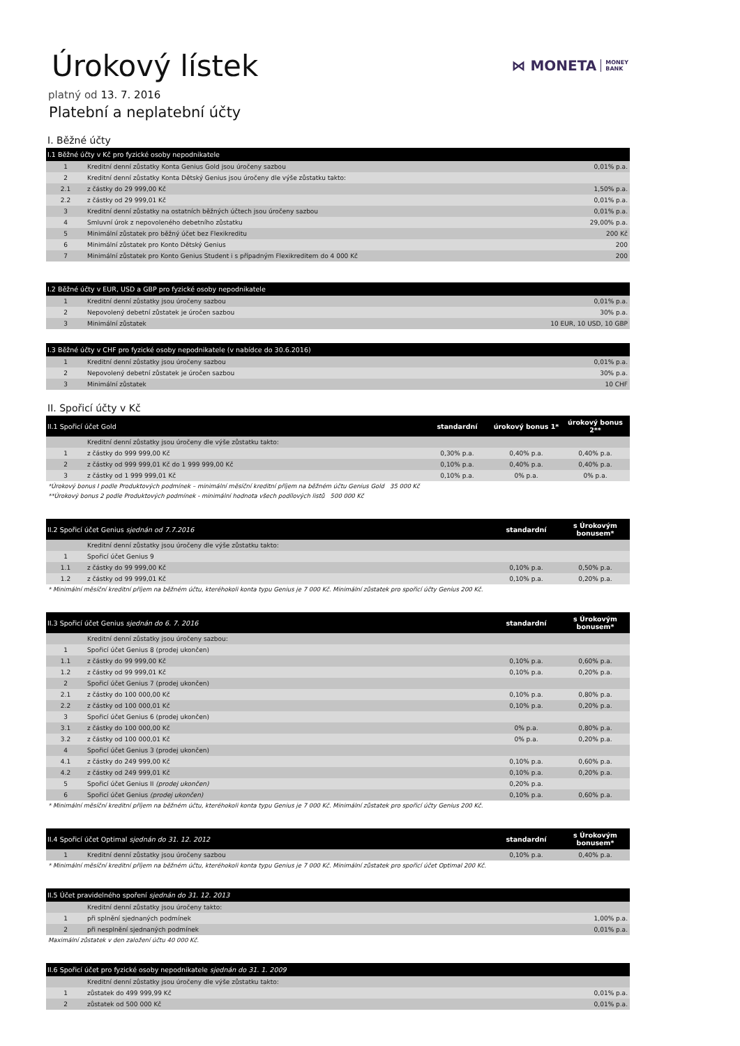⋈ MONETA MONEY
BANK
Úrokový lístek
platný od 13. 7. 2016
Platební a neplatební účty
I. Běžné účty
| I.1 Běžné účty v Kč pro fyzické osoby nepodnikatele | | |
| --- | --- | --- |
| 1 | Kreditní denní zůstatky Konta Genius Gold jsou úročeny sazbou | 0,01% p.a. |
| 2 | Kreditní denní zůstatky Konta Dětský Genius jsou úročeny dle výše zůstatku takto: | |
| 2.1 | z částky do 29 999,00 Kč | 1,50% p.a. |
| 2.2 | z částky od 29 999,01 Kč | 0,01% p.a. |
| 3 | Kreditní denní zůstatky na ostatních běžných účtech jsou úročeny sazbou | 0,01% p.a. |
| 4 | Smluvní úrok z nepovoleného debetního zůstatku | 29,00% p.a. |
| 5 | Minimální zůstatek pro běžný účet bez Flexikreditu | 200 Kč |
| 6 | Minimální zůstatek pro Konto Dětský Genius | 200 |
| 7 | Minimální zůstatek pro Konto Genius Student i s případným Flexikreditem do 4 000 Kč | 200 |
| I.2 Běžné účty v EUR, USD a GBP pro fyzické osoby nepodnikatele | | |
| --- | --- | --- |
| 1 | Kreditní denní zůstatky jsou úročeny sazbou | 0,01% p.a. |
| 2 | Nepovolený debetní zůstatek je úročen sazbou | 30% p.a. |
| 3 | Minimální zůstatek | 10 EUR, 10 USD, 10 GBP |
| I.3 Běžné účty v CHF pro fyzické osoby nepodnikatele (v nabídce do 30.6.2016) | | |
| --- | --- | --- |
| 1 | Kreditní denní zůstatky jsou úročeny sazbou | 0,01% p.a. |
| 2 | Nepovolený debetní zůstatek je úročen sazbou | 30% p.a. |
| 3 | Minimální zůstatek | 10 CHF |
II. Spořicí účty v Kč
| II.1 Spořicí účet Gold | | standardní | úrokový bonus 1* | úrokový bonus 2** |
| --- | --- | --- | --- | --- |
| | Kreditní denní zůstatky jsou úročeny dle výše zůstatku takto: | | | |
| 1 | z částky do 999 999,00 Kč | 0,30% p.a. | 0,40% p.a. | 0,40% p.a. |
| 2 | z částky od 999 999,01 Kč do 1 999 999,00 Kč | 0,10% p.a. | 0,40% p.a. | 0,40% p.a. |
| 3 | z částky od 1 999 999,01 Kč | 0,10% p.a. | 0% p.a. | 0% p.a. |
*Úrokový bonus I podle Produktových podmínek – minimální měsíční kreditní příjem na běžném účtu Genius Gold 35 000 Kč
**Úrokový bonus 2 podle Produktových podmínek - minimální hodnota všech podílových listů 500 000 Kč
| II.2 Spořicí účet Genius sjednán od 7.7.2016 | | standardní | s Úrokovým bonusem* |
| --- | --- | --- | --- |
| | Kreditní denní zůstatky jsou úročeny dle výše zůstatku takto: | | |
| 1 | Spořicí účet Genius 9 | | |
| 1.1 | z částky do 99 999,00 Kč | 0,10% p.a. | 0,50% p.a. |
| 1.2 | z částky od 99 999,01 Kč | 0,10% p.a. | 0,20% p.a. |
* Minimální měsíční kreditní příjem na běžném účtu, kteréhokoli konta typu Genius je 7 000 Kč. Minimální zůstatek pro spořicí účty Genius 200 Kč.
| II.3 Spořicí účet Genius sjednán do 6. 7. 2016 | | standardní | s Úrokovým bonusem* |
| --- | --- | --- | --- |
| | Kreditní denní zůstatky jsou úročeny sazbou: | | |
| 1 | Spořicí účet Genius 8 (prodej ukončen) | | |
| 1.1 | z částky do 99 999,00 Kč | 0,10% p.a. | 0,60% p.a. |
| 1.2 | z částky od 99 999,01 Kč | 0,10% p.a. | 0,20% p.a. |
| 2 | Spořicí účet Genius 7 (prodej ukončen) | | |
| 2.1 | z částky do 100 000,00 Kč | 0,10% p.a. | 0,80% p.a. |
| 2.2 | z částky od 100 000,01 Kč | 0,10% p.a. | 0,20% p.a. |
| 3 | Spořicí účet Genius 6 (prodej ukončen) | | |
| 3.1 | z částky do 100 000,00 Kč | 0% p.a. | 0,80% p.a. |
| 3.2 | z částky od 100 000,01 Kč | 0% p.a. | 0,20% p.a. |
| 4 | Spořicí účet Genius 3 (prodej ukončen) | | |
| 4.1 | z částky do 249 999,00 Kč | 0,10% p.a. | 0,60% p.a. |
| 4.2 | z částky od 249 999,01 Kč | 0,10% p.a. | 0,20% p.a. |
| 5 | Spořicí účet Genius II (prodej ukončen) | 0,20% p.a. | |
| 6 | Spořicí účet Genius (prodej ukončen) | 0,10% p.a. | 0,60% p.a. |
* Minimální měsíční kreditní příjem na běžném účtu, kteréhokoli konta typu Genius je 7 000 Kč. Minimální zůstatek pro spořicí účty Genius 200 Kč.
| II.4 Spořicí účet Optimal sjednán do 31. 12. 2012 | | standardní | s Úrokovým bonusem* |
| --- | --- | --- | --- |
| 1 | Kreditní denní zůstatky jsou úročeny sazbou | 0,10% p.a. | 0,40% p.a. |
* Minimální měsíční kreditní příjem na běžném účtu, kteréhokoli konta typu Genius je 7 000 Kč. Minimální zůstatek pro spořicí účet Optimal 200 Kč.
| II.5 Účet pravidelného spoření sjednán do 31. 12. 2013 | | |
| --- | --- | --- |
| | Kreditní denní zůstatky jsou úročeny takto: | |
| 1 | při splnění sjednaných podmínek | 1,00% p.a. |
| 2 | při nesplnění sjednaných podmínek | 0,01% p.a. |
Maximální zůstatek v den založení účtu 40 000 Kč.
| II.6 Spořicí účet pro fyzické osoby nepodnikatele sjednán do 31. 1. 2009 | | |
| --- | --- | --- |
| | Kreditní denní zůstatky jsou úročeny dle výše zůstatku takto: | |
| 1 | zůstatek do 499 999,99 Kč | 0,01% p.a. |
| 2 | zůstatek od 500 000 Kč | 0,01% p.a. |